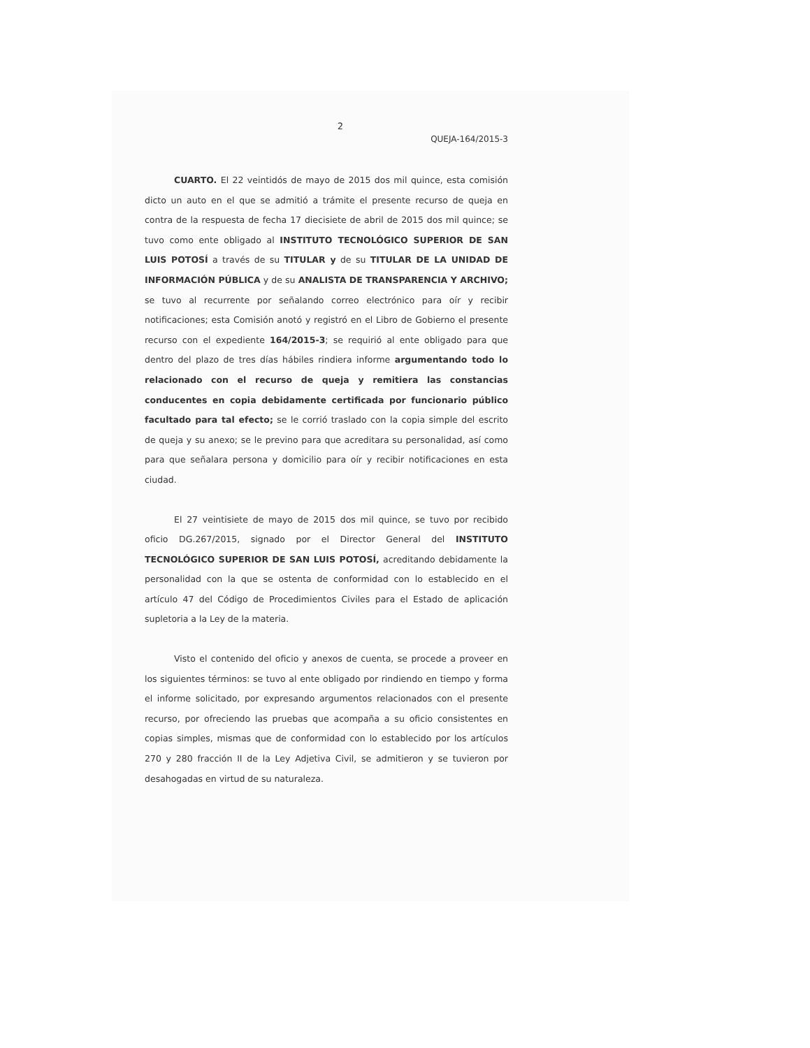2
QUEJA-164/2015-3
CUARTO. El 22 veintidós de mayo de 2015 dos mil quince, esta comisión dicto un auto en el que se admitió a trámite el presente recurso de queja en contra de la respuesta de fecha 17 diecisiete de abril de 2015 dos mil quince; se tuvo como ente obligado al INSTITUTO TECNOLÓGICO SUPERIOR DE SAN LUIS POTOSÍ a través de su TITULAR y de su TITULAR DE LA UNIDAD DE INFORMACIÓN PÚBLICA y de su ANALISTA DE TRANSPARENCIA Y ARCHIVO; se tuvo al recurrente por señalando correo electrónico para oír y recibir notificaciones; esta Comisión anotó y registró en el Libro de Gobierno el presente recurso con el expediente 164/2015-3; se requirió al ente obligado para que dentro del plazo de tres días hábiles rindiera informe argumentando todo lo relacionado con el recurso de queja y remitiera las constancias conducentes en copia debidamente certificada por funcionario público facultado para tal efecto; se le corrió traslado con la copia simple del escrito de queja y su anexo; se le previno para que acreditara su personalidad, así como para que señalara persona y domicilio para oír y recibir notificaciones en esta ciudad.
El 27 veintisiete de mayo de 2015 dos mil quince, se tuvo por recibido oficio DG.267/2015, signado por el Director General del INSTITUTO TECNOLÓGICO SUPERIOR DE SAN LUIS POTOSÍ, acreditando debidamente la personalidad con la que se ostenta de conformidad con lo establecido en el artículo 47 del Código de Procedimientos Civiles para el Estado de aplicación supletoria a la Ley de la materia.
Visto el contenido del oficio y anexos de cuenta, se procede a proveer en los siguientes términos: se tuvo al ente obligado por rindiendo en tiempo y forma el informe solicitado, por expresando argumentos relacionados con el presente recurso, por ofreciendo las pruebas que acompaña a su oficio consistentes en copias simples, mismas que de conformidad con lo establecido por los artículos 270 y 280 fracción II de la Ley Adjetiva Civil, se admitieron y se tuvieron por desahogadas en virtud de su naturaleza.